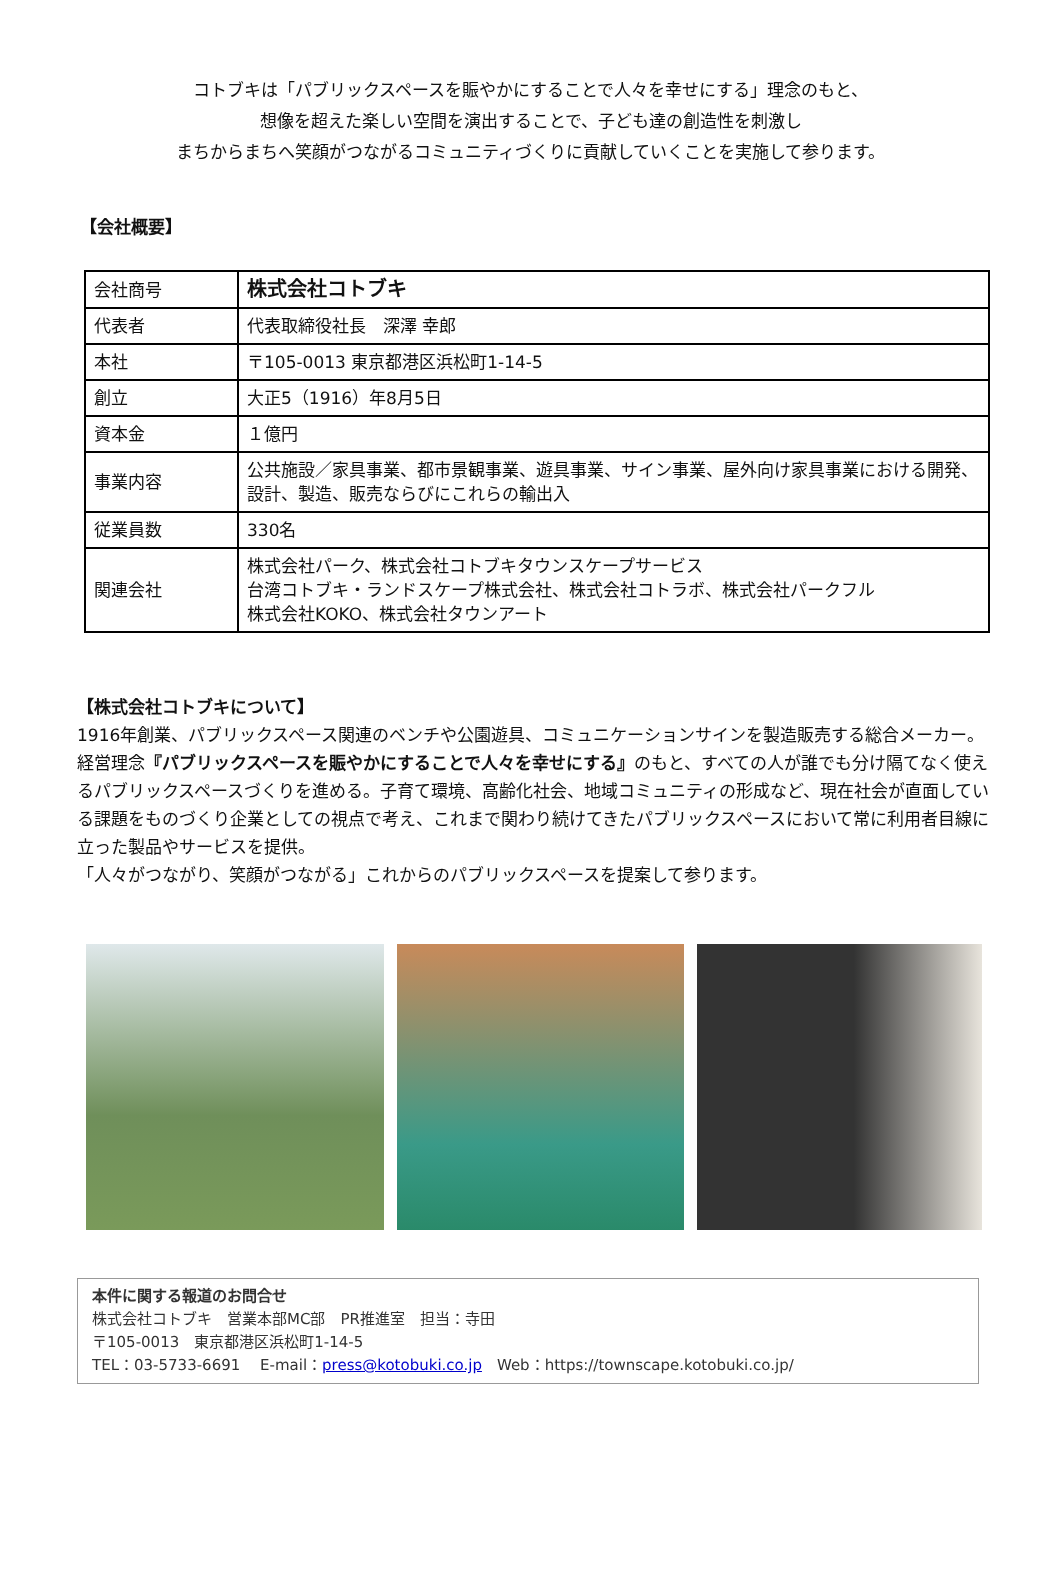コトブキは「パブリックスペースを賑やかにすることで人々を幸せにする」理念のもと、
想像を超えた楽しい空間を演出することで、子ども達の創造性を刺激し
まちからまちへ笑顔がつながるコミュニティづくりに貢献していくことを実施して参ります。
【会社概要】
| 会社商号 | 株式会社コトブキ |
| 代表者 | 代表取締役社長 深澤 幸郎 |
| 本社 | 〒105-0013 東京都港区浜松町1-14-5 |
| 創立 | 大正5（1916）年8月5日 |
| 資本金 | １億円 |
| 事業内容 | 公共施設／家具事業、都市景観事業、遊具事業、サイン事業、屋外向け家具事業における開発、設計、製造、販売ならびにこれらの輸出入 |
| 従業員数 | 330名 |
| 関連会社 | 株式会社パーク、株式会社コトブキタウンスケープサービス 台湾コトブキ・ランドスケープ株式会社、株式会社コトラボ、株式会社パークフル 株式会社KOKO、株式会社タウンアート |
【株式会社コトブキについて】
1916年創業、パブリックスペース関連のベンチや公園遊具、コミュニケーションサインを製造販売する総合メーカー。経営理念『パブリックスペースを賑やかにすることで人々を幸せにする』のもと、すべての人が誰でも分け隔てなく使えるパブリックスペースづくりを進める。子育て環境、高齢化社会、地域コミュニティの形成など、現在社会が直面している課題をものづくり企業としての視点で考え、これまで関わり続けてきたパブリックスペースにおいて常に利用者目線に立った製品やサービスを提供。
「人々がつながり、笑顔がつながる」これからのパブリックスペースを提案して参ります。
本件に関する報道のお問合せ
株式会社コトブキ　営業本部MC部　PR推進室　担当：寺田
〒105-0013　東京都港区浜松町1-14-5
TEL：03-5733-6691　 E-mail：press@kotobuki.co.jp　Web：https://townscape.kotobuki.co.jp/